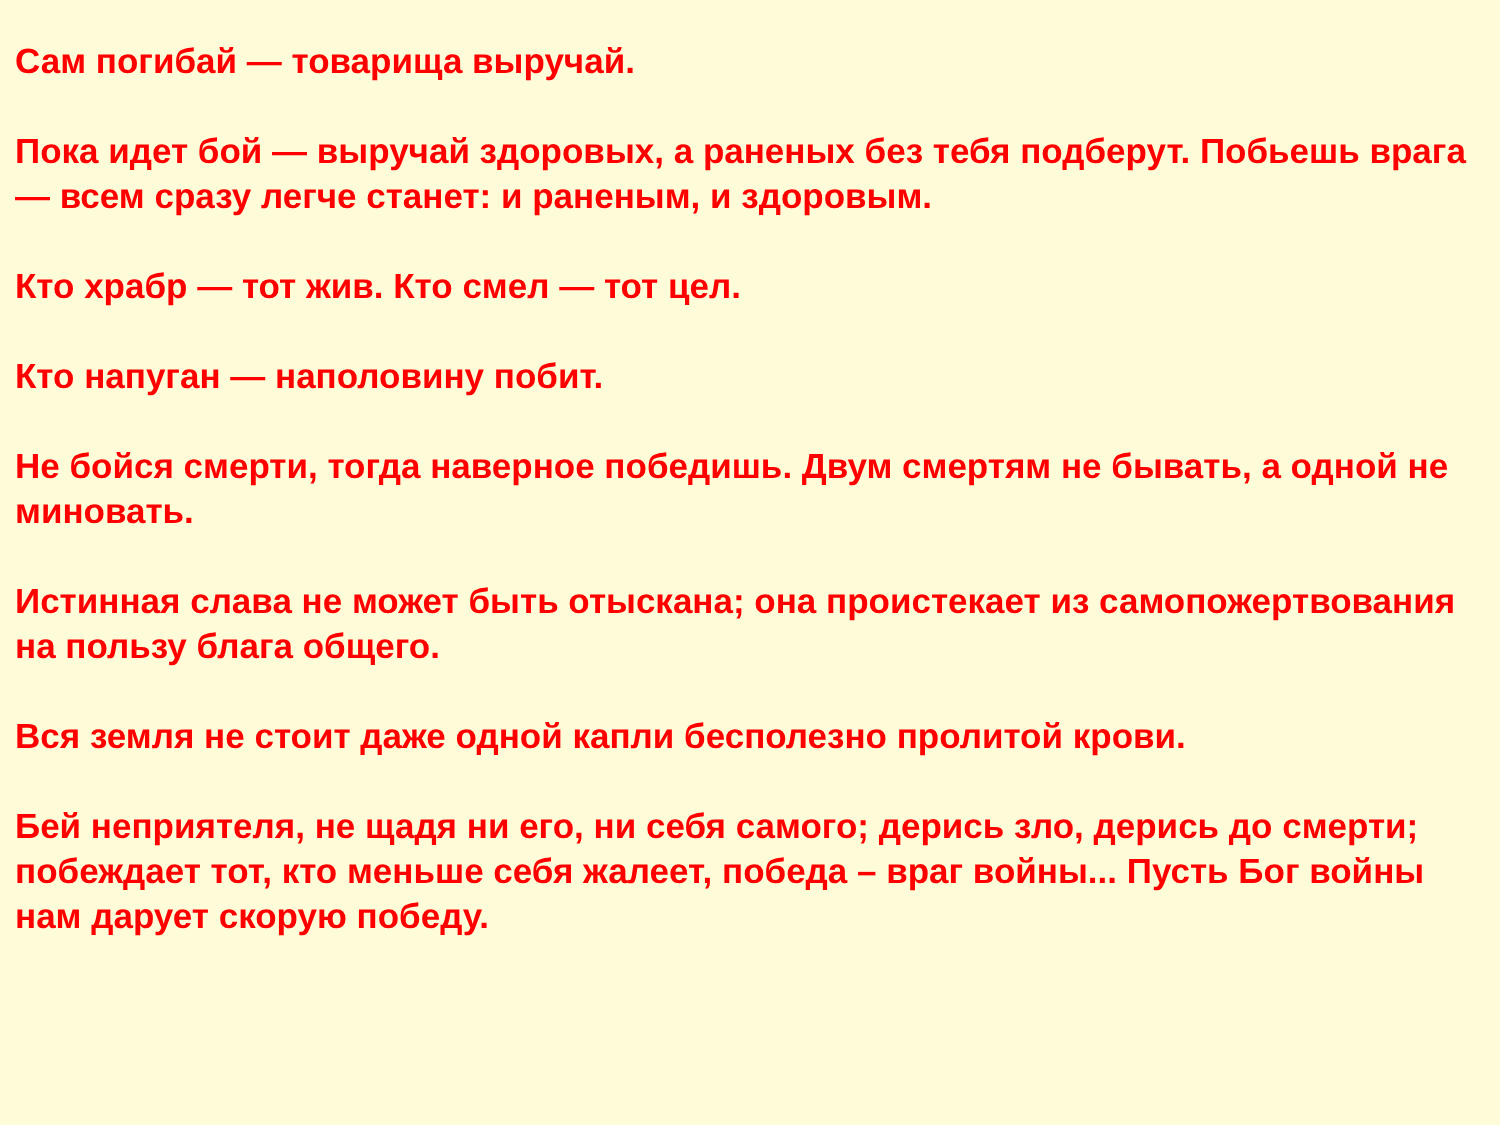Сам погибай — товарища выручай.
Пока идет бой — выручай здоровых, а раненых без тебя подберут. Побьешь врага — всем сразу легче станет: и раненым, и здоровым.
Кто храбр — тот жив. Кто смел — тот цел.
Кто напуган — наполовину побит.
Не бойся смерти, тогда наверное победишь. Двум смертям не бывать, а одной не миновать.
Истинная слава не может быть отыскана; она проистекает из самопожертвования на пользу блага общего.
Вся земля не стоит даже одной капли бесполезно пролитой крови.
Бей неприятеля, не щадя ни его, ни себя самого; дерись зло, дерись до смерти; побеждает тот, кто меньше себя жалеет, победа – враг войны... Пусть Бог войны нам дарует скорую победу.